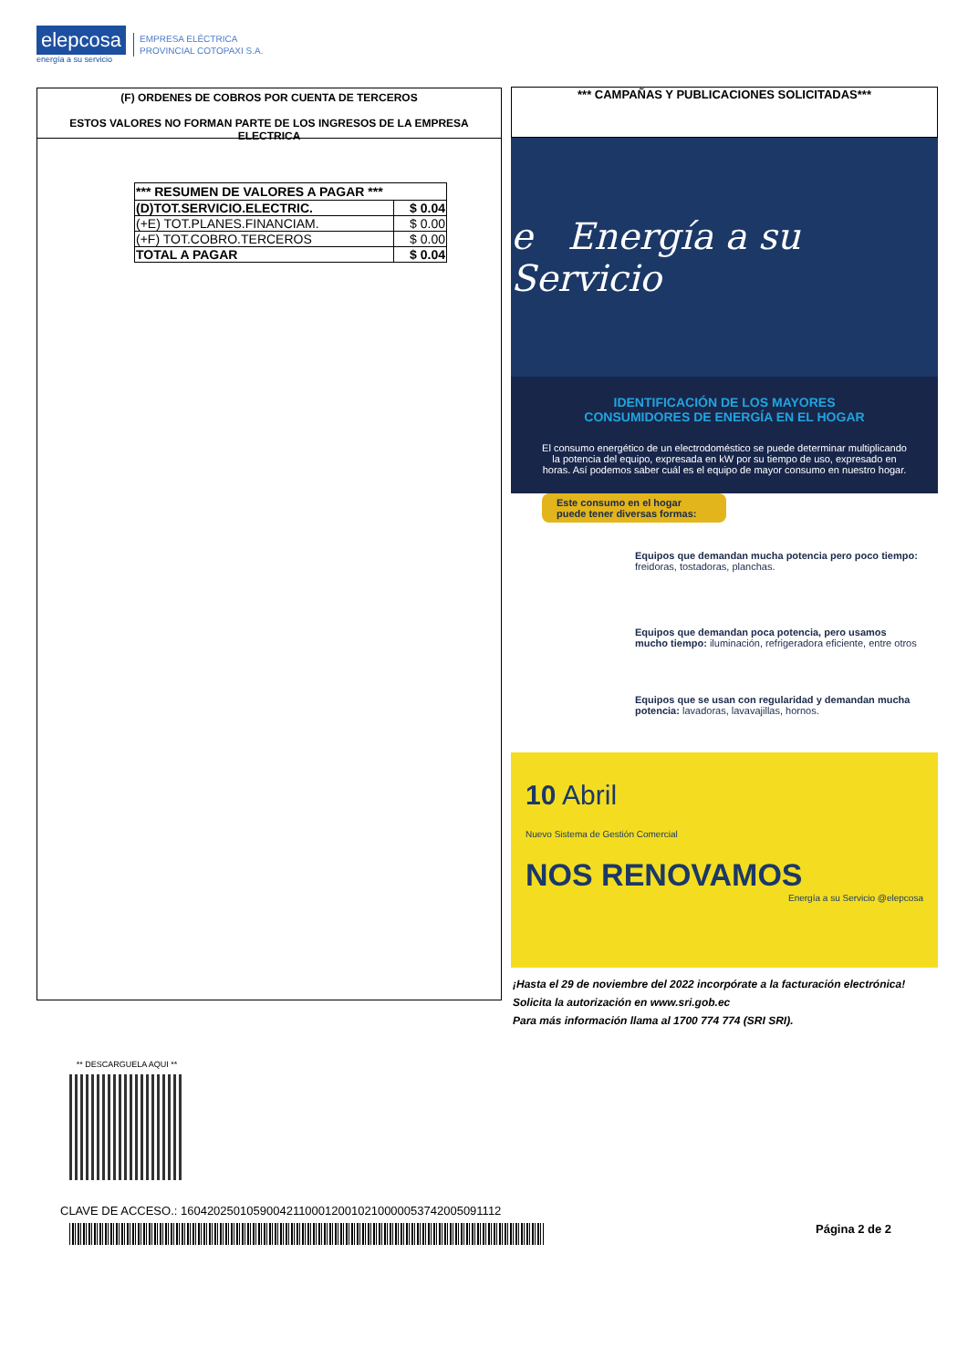elepcosa
energía a su servicio
EMPRESA ELÉCTRICA
PROVINCIAL COTOPAXI S.A.
(F) ORDENES DE COBROS POR CUENTA DE TERCEROS
ESTOS VALORES NO FORMAN PARTE DE LOS INGRESOS DE LA EMPRESA ELECTRICA
| *** RESUMEN DE VALORES A PAGAR *** | |
| --- | --- |
| (D)TOT.SERVICIO.ELECTRIC. | $ 0.04 |
| (+E) TOT.PLANES.FINANCIAM. | $ 0.00 |
| (+F) TOT.COBRO.TERCEROS | $ 0.00 |
| TOTAL A PAGAR | $ 0.04 |
*** CAMPAÑAS Y PUBLICACIONES SOLICITADAS***
e Energía a su Servicio
IDENTIFICACIÓN DE LOS MAYORES
CONSUMIDORES DE ENERGÍA EN EL HOGAR
El consumo energético de un electrodoméstico se puede determinar multiplicando la potencia del equipo, expresada en kW por su tiempo de uso, expresado en horas. Así podemos saber cuál es el equipo de mayor consumo en nuestro hogar.
Este consumo en el hogar puede tener diversas formas:
Equipos que demandan mucha potencia pero poco tiempo: freidoras, tostadoras, planchas.
Equipos que demandan poca potencia, pero usamos mucho tiempo: iluminación, refrigeradora eficiente, entre otros
Equipos que se usan con regularidad y demandan mucha potencia: lavadoras, lavavajillas, hornos.
10 Abril
Nuevo Sistema de Gestión Comercial
NOS RENOVAMOS
Energía a su Servicio @elepcosa
¡Hasta el 29 de noviembre del 2022 incorpórate a la facturación electrónica!
Solicita la autorización en www.sri.gob.ec
Para más información llama al 1700 774 774 (SRI SRI).
** DESCARGUELA AQUI **
CLAVE DE ACCESO.: 1604202501059004211000120010210000053742005091112
Página 2 de 2